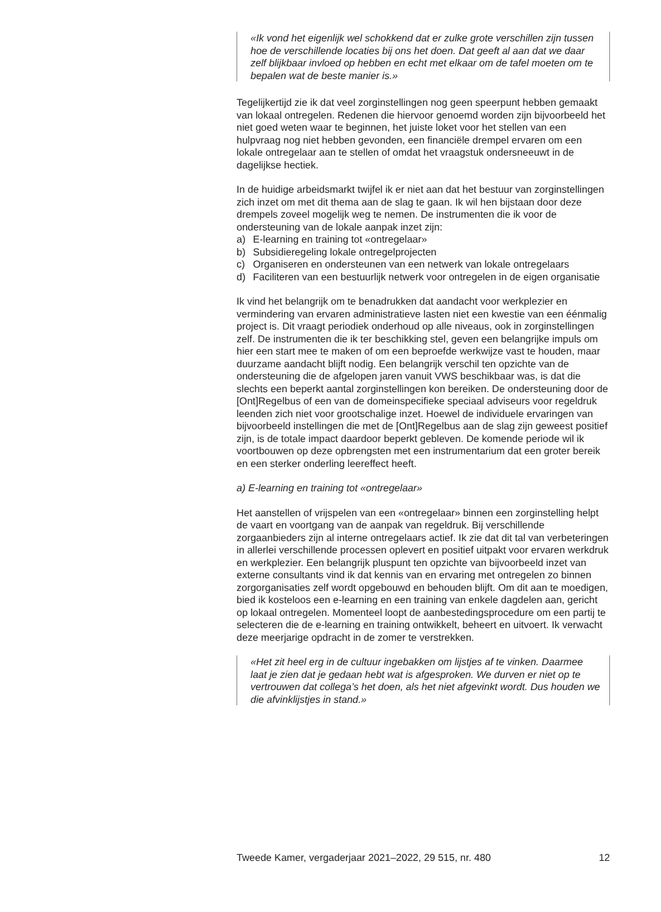«Ik vond het eigenlijk wel schokkend dat er zulke grote verschillen zijn tussen hoe de verschillende locaties bij ons het doen. Dat geeft al aan dat we daar zelf blijkbaar invloed op hebben en echt met elkaar om de tafel moeten om te bepalen wat de beste manier is.»
Tegelijkertijd zie ik dat veel zorginstellingen nog geen speerpunt hebben gemaakt van lokaal ontregelen. Redenen die hiervoor genoemd worden zijn bijvoorbeeld het niet goed weten waar te beginnen, het juiste loket voor het stellen van een hulpvraag nog niet hebben gevonden, een financiële drempel ervaren om een lokale ontregelaar aan te stellen of omdat het vraagstuk ondersneeuwt in de dagelijkse hectiek.
In de huidige arbeidsmarkt twijfel ik er niet aan dat het bestuur van zorginstellingen zich inzet om met dit thema aan de slag te gaan. Ik wil hen bijstaan door deze drempels zoveel mogelijk weg te nemen. De instrumenten die ik voor de ondersteuning van de lokale aanpak inzet zijn:
a) E-learning en training tot «ontregelaar»
b) Subsidieregeling lokale ontregelprojecten
c) Organiseren en ondersteunen van een netwerk van lokale ontregelaars
d) Faciliteren van een bestuurlijk netwerk voor ontregelen in de eigen organisatie
Ik vind het belangrijk om te benadrukken dat aandacht voor werkplezier en vermindering van ervaren administratieve lasten niet een kwestie van een éénmalig project is. Dit vraagt periodiek onderhoud op alle niveaus, ook in zorginstellingen zelf. De instrumenten die ik ter beschikking stel, geven een belangrijke impuls om hier een start mee te maken of om een beproefde werkwijze vast te houden, maar duurzame aandacht blijft nodig. Een belangrijk verschil ten opzichte van de ondersteuning die de afgelopen jaren vanuit VWS beschikbaar was, is dat die slechts een beperkt aantal zorginstellingen kon bereiken. De ondersteuning door de [Ont]Regelbus of een van de domeinspecifieke speciaal adviseurs voor regeldruk leenden zich niet voor grootschalige inzet. Hoewel de individuele ervaringen van bijvoorbeeld instellingen die met de [Ont]Regelbus aan de slag zijn geweest positief zijn, is de totale impact daardoor beperkt gebleven. De komende periode wil ik voortbouwen op deze opbrengsten met een instrumentarium dat een groter bereik en een sterker onderling leereffect heeft.
a) E-learning en training tot «ontregelaar»
Het aanstellen of vrijspelen van een «ontregelaar» binnen een zorginstelling helpt de vaart en voortgang van de aanpak van regeldruk. Bij verschillende zorgaanbieders zijn al interne ontregelaars actief. Ik zie dat dit tal van verbeteringen in allerlei verschillende processen oplevert en positief uitpakt voor ervaren werkdruk en werkplezier. Een belangrijk pluspunt ten opzichte van bijvoorbeeld inzet van externe consultants vind ik dat kennis van en ervaring met ontregelen zo binnen zorgorganisaties zelf wordt opgebouwd en behouden blijft. Om dit aan te moedigen, bied ik kosteloos een e-learning en een training van enkele dagdelen aan, gericht op lokaal ontregelen. Momenteel loopt de aanbestedingsprocedure om een partij te selecteren die de e-learning en training ontwikkelt, beheert en uitvoert. Ik verwacht deze meerjarige opdracht in de zomer te verstrekken.
«Het zit heel erg in de cultuur ingebakken om lijstjes af te vinken. Daarmee laat je zien dat je gedaan hebt wat is afgesproken. We durven er niet op te vertrouwen dat collega’s het doen, als het niet afgevinkt wordt. Dus houden we die afvinklijstjes in stand.»
Tweede Kamer, vergaderjaar 2021–2022, 29 515, nr. 480 12